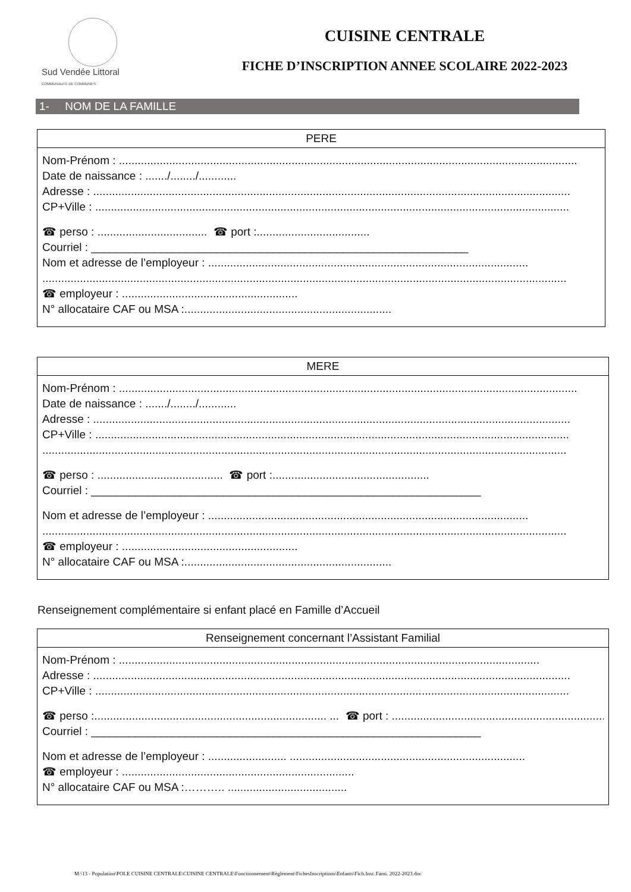Sud Vendée Littoral
COMMUNAUTÉ DE COMMUNES
CUISINE CENTRALE
FICHE D’INSCRIPTION ANNEE SCOLAIRE 2022-2023
1- NOM DE LA FAMILLE
PERE
Nom-Prénom : ..................................................................................................................................................
Date de naissance : ......./......../............
Adresse : ........................................................................................................................................................
CP+Ville : .......................................................................................................................................................
☎ perso : ................................... ☎ port :....................................
Courriel : ____________________________________________________________
Nom et adresse de l’employeur : ......................................................................................................
.......................................................................................................................................................................
☎ employeur : ........................................................
N° allocataire CAF ou MSA :..................................................................
MERE
Nom-Prénom : ..................................................................................................................................................
Date de naissance : ......./......../............
Adresse : ........................................................................................................................................................
CP+Ville : .......................................................................................................................................................
.......................................................................................................................................................................
☎ perso : ........................................ ☎ port :..................................................
Courriel : ______________________________________________________________
Nom et adresse de l’employeur : ......................................................................................................
.......................................................................................................................................................................
☎ employeur : ........................................................
N° allocataire CAF ou MSA :..................................................................
Renseignement complémentaire si enfant placé en Famille d’Accueil
Renseignement concernant l’Assistant Familial
Nom-Prénom : ......................................................................................................................................
Adresse : ........................................................................................................................................................
CP+Ville : .......................................................................................................................................................
☎ perso :.......................................................................... ... ☎ port : ..........................................................................
Courriel : ______________________________________________________________
Nom et adresse de l’employeur : ......................... ...........................................................................
☎ employeur : ..........................................................................
N° allocataire CAF ou MSA :……….. ......................................
M:\13 - Population\POLE CUISINE CENTRALE\CUISINE CENTRALE\Fonctionnement\Règlement\FichesInscriptions\Enfants\Fich.Insc.Fami. 2022-2023.doc